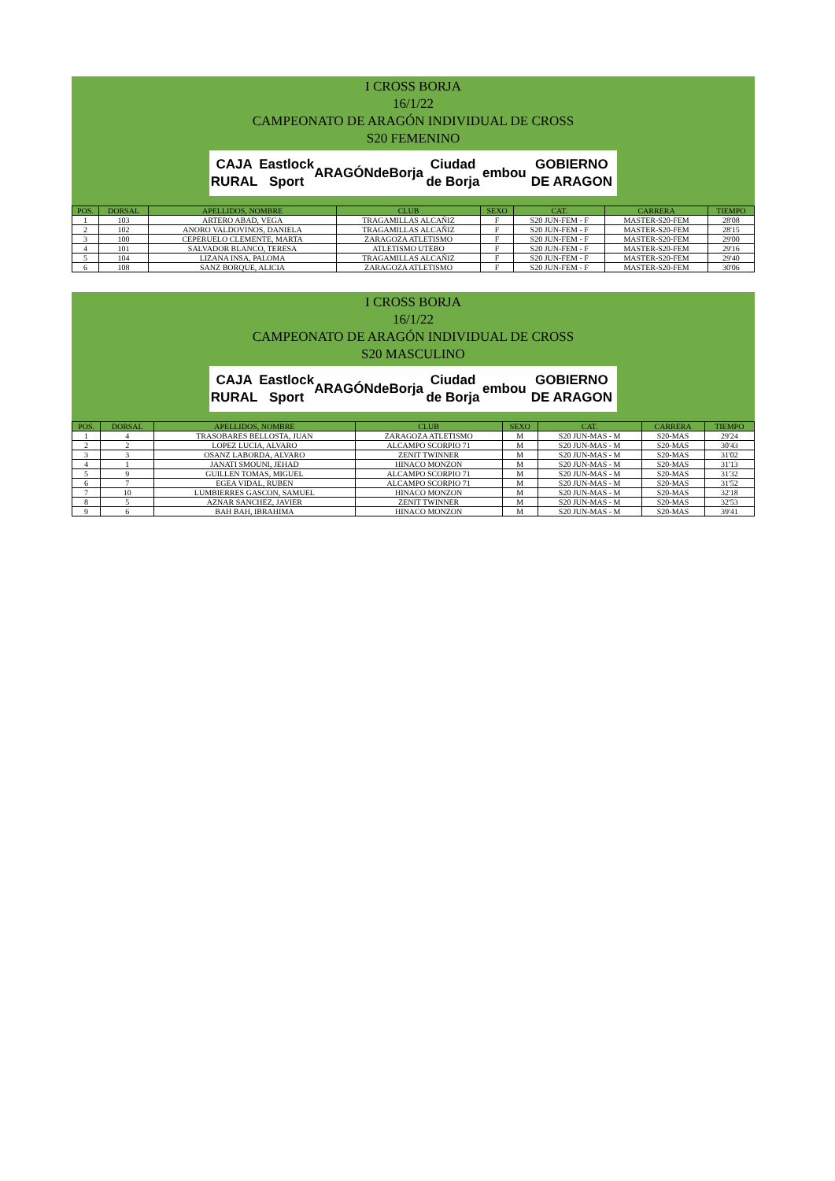I CROSS BORJA
16/1/22
CAMPEONATO DE ARAGÓN INDIVIDUAL DE CROSS
S20 FEMENINO
CAJA RURAL Eastlock Sport ARAGÓN deBorja Ciudad de Borja embou GOBIERNO DE ARAGON
| POS. | DORSAL | APELLIDOS, NOMBRE | CLUB | SEXO | CAT. | CARRERA | TIEMPO |
| --- | --- | --- | --- | --- | --- | --- | --- |
| 1 | 103 | ARTERO ABAD, VEGA | TRAGAMILLAS ALCAÑIZ | F | S20 JUN-FEM - F | MASTER-S20-FEM | 28'08 |
| 2 | 102 | ANORO VALDOVINOS, DANIELA | TRAGAMILLAS ALCAÑIZ | F | S20 JUN-FEM - F | MASTER-S20-FEM | 28'15 |
| 3 | 100 | CEPERUELO CLEMENTE, MARTA | ZARAGOZA ATLETISMO | F | S20 JUN-FEM - F | MASTER-S20-FEM | 29'00 |
| 4 | 101 | SALVADOR BLANCO, TERESA | ATLETISMO UTEBO | F | S20 JUN-FEM - F | MASTER-S20-FEM | 29'16 |
| 5 | 104 | LIZANA INSA, PALOMA | TRAGAMILLAS ALCAÑIZ | F | S20 JUN-FEM - F | MASTER-S20-FEM | 29'40 |
| 6 | 108 | SANZ BORQUE, ALICIA | ZARAGOZA ATLETISMO | F | S20 JUN-FEM - F | MASTER-S20-FEM | 30'06 |
I CROSS BORJA
16/1/22
CAMPEONATO DE ARAGÓN INDIVIDUAL DE CROSS
S20 MASCULINO
CAJA RURAL Eastlock Sport ARAGÓN deBorja Ciudad de Borja embou GOBIERNO DE ARAGON
| POS. | DORSAL | APELLIDOS, NOMBRE | CLUB | SEXO | CAT. | CARRERA | TIEMPO |
| --- | --- | --- | --- | --- | --- | --- | --- |
| 1 | 4 | TRASOBARES BELLOSTA, JUAN | ZARAGOZA ATLETISMO | M | S20 JUN-MAS - M | S20-MAS | 29'24 |
| 2 | 2 | LOPEZ LUCIA, ALVARO | ALCAMPO SCORPIO 71 | M | S20 JUN-MAS - M | S20-MAS | 30'43 |
| 3 | 3 | OSANZ LABORDA, ALVARO | ZENIT TWINNER | M | S20 JUN-MAS - M | S20-MAS | 31'02 |
| 4 | 1 | JANATI SMOUNI, JEHAD | HINACO MONZON | M | S20 JUN-MAS - M | S20-MAS | 31'13 |
| 5 | 9 | GUILLEN TOMAS, MIGUEL | ALCAMPO SCORPIO 71 | M | S20 JUN-MAS - M | S20-MAS | 31'32 |
| 6 | 7 | EGEA VIDAL, RUBEN | ALCAMPO SCORPIO 71 | M | S20 JUN-MAS - M | S20-MAS | 31'52 |
| 7 | 10 | LUMBIERRES GASCON, SAMUEL | HINACO MONZON | M | S20 JUN-MAS - M | S20-MAS | 32'18 |
| 8 | 5 | AZNAR SANCHEZ, JAVIER | ZENIT TWINNER | M | S20 JUN-MAS - M | S20-MAS | 32'53 |
| 9 | 6 | BAH BAH, IBRAHIMA | HINACO MONZON | M | S20 JUN-MAS - M | S20-MAS | 39'41 |